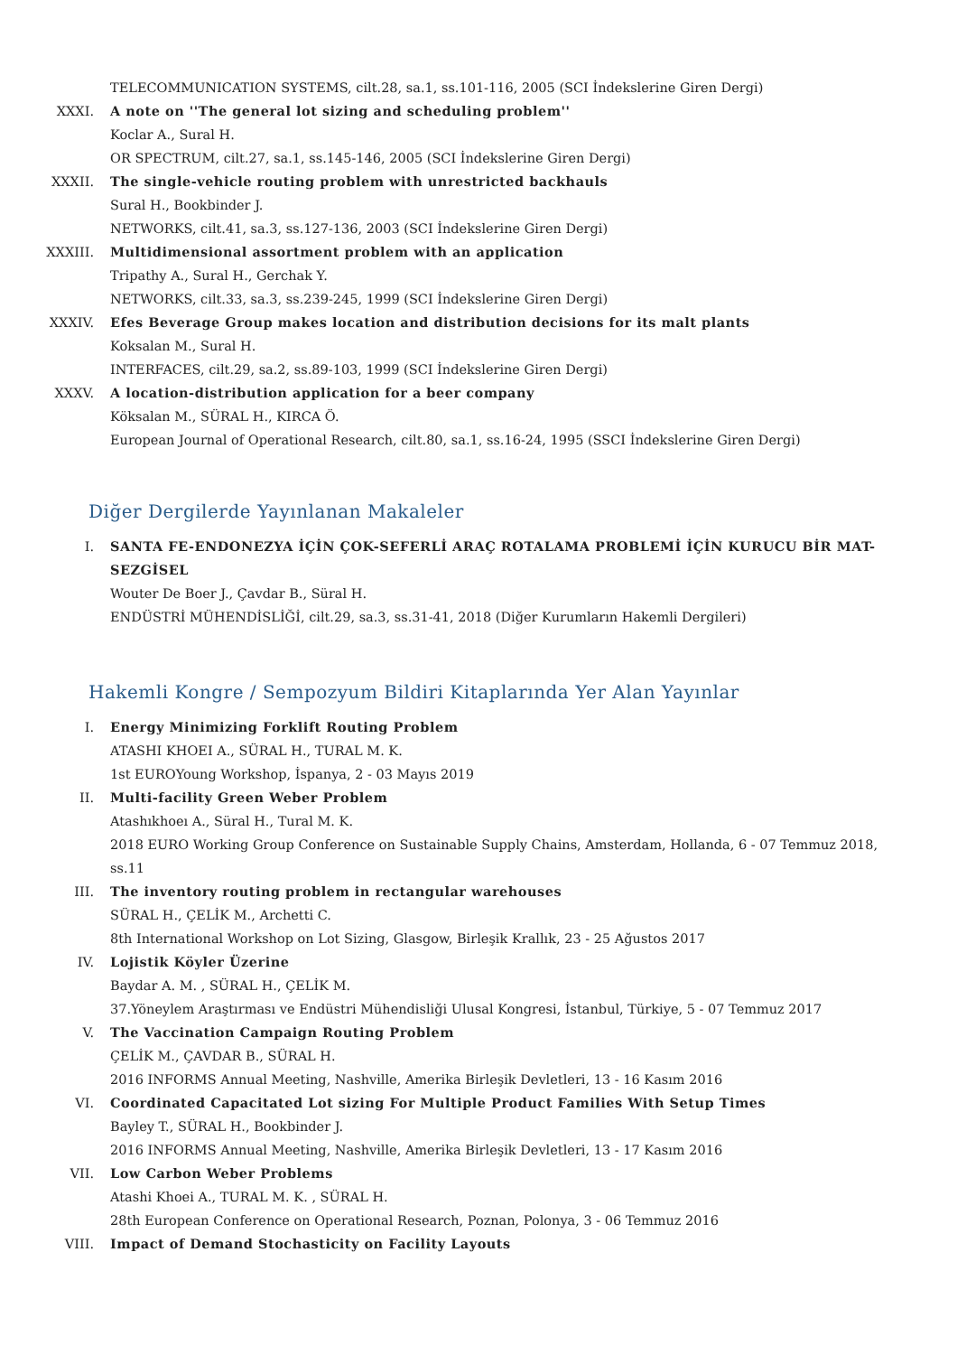TELECOMMUNICATION SYSTEMS, cilt.28, sa.1, ss.101-116, 2005 (SCI İndekslerine Giren Dergi)
XXXI. A note on ''The general lot sizing and scheduling problem''
Koclar A., Sural H.
OR SPECTRUM, cilt.27, sa.1, ss.145-146, 2005 (SCI İndekslerine Giren Dergi)
XXXII. The single-vehicle routing problem with unrestricted backhauls
Sural H., Bookbinder J.
NETWORKS, cilt.41, sa.3, ss.127-136, 2003 (SCI İndekslerine Giren Dergi)
XXXIII. Multidimensional assortment problem with an application
Tripathy A., Sural H., Gerchak Y.
NETWORKS, cilt.33, sa.3, ss.239-245, 1999 (SCI İndekslerine Giren Dergi)
XXXIV. Efes Beverage Group makes location and distribution decisions for its malt plants
Koksalan M., Sural H.
INTERFACES, cilt.29, sa.2, ss.89-103, 1999 (SCI İndekslerine Giren Dergi)
XXXV. A location-distribution application for a beer company
Köksalan M., SÜRAL H., KIRCA Ö.
European Journal of Operational Research, cilt.80, sa.1, ss.16-24, 1995 (SSCI İndekslerine Giren Dergi)
Diğer Dergilerde Yayınlanan Makaleler
I. SANTA FE-ENDONEZYA İÇİN ÇOK-SEFERLİ ARAÇ ROTALAMA PROBLEMİ İÇİN KURUCU BİR MAT-SEZGİSEL
Wouter De Boer J., Çavdar B., Süral H.
ENDÜSTRİ MÜHENDİSLİĞİ, cilt.29, sa.3, ss.31-41, 2018 (Diğer Kurumların Hakemli Dergileri)
Hakemli Kongre / Sempozyum Bildiri Kitaplarında Yer Alan Yayınlar
I. Energy Minimizing Forklift Routing Problem
ATASHI KHOEI A., SÜRAL H., TURAL M. K.
1st EUROYoung Workshop, İspanya, 2 - 03 Mayıs 2019
II. Multi-facility Green Weber Problem
Atashıkhoeı A., Süral H., Tural M. K.
2018 EURO Working Group Conference on Sustainable Supply Chains, Amsterdam, Hollanda, 6 - 07 Temmuz 2018, ss.11
III. The inventory routing problem in rectangular warehouses
SÜRAL H., ÇELİK M., Archetti C.
8th International Workshop on Lot Sizing, Glasgow, Birleşik Krallık, 23 - 25 Ağustos 2017
IV. Lojistik Köyler Üzerine
Baydar A. M. , SÜRAL H., ÇELİK M.
37.Yöneylem Araştırması ve Endüstri Mühendisliği Ulusal Kongresi, İstanbul, Türkiye, 5 - 07 Temmuz 2017
V. The Vaccination Campaign Routing Problem
ÇELİK M., ÇAVDAR B., SÜRAL H.
2016 INFORMS Annual Meeting, Nashville, Amerika Birleşik Devletleri, 13 - 16 Kasım 2016
VI. Coordinated Capacitated Lot sizing For Multiple Product Families With Setup Times
Bayley T., SÜRAL H., Bookbinder J.
2016 INFORMS Annual Meeting, Nashville, Amerika Birleşik Devletleri, 13 - 17 Kasım 2016
VII. Low Carbon Weber Problems
Atashi Khoei A., TURAL M. K. , SÜRAL H.
28th European Conference on Operational Research, Poznan, Polonya, 3 - 06 Temmuz 2016
VIII. Impact of Demand Stochasticity on Facility Layouts